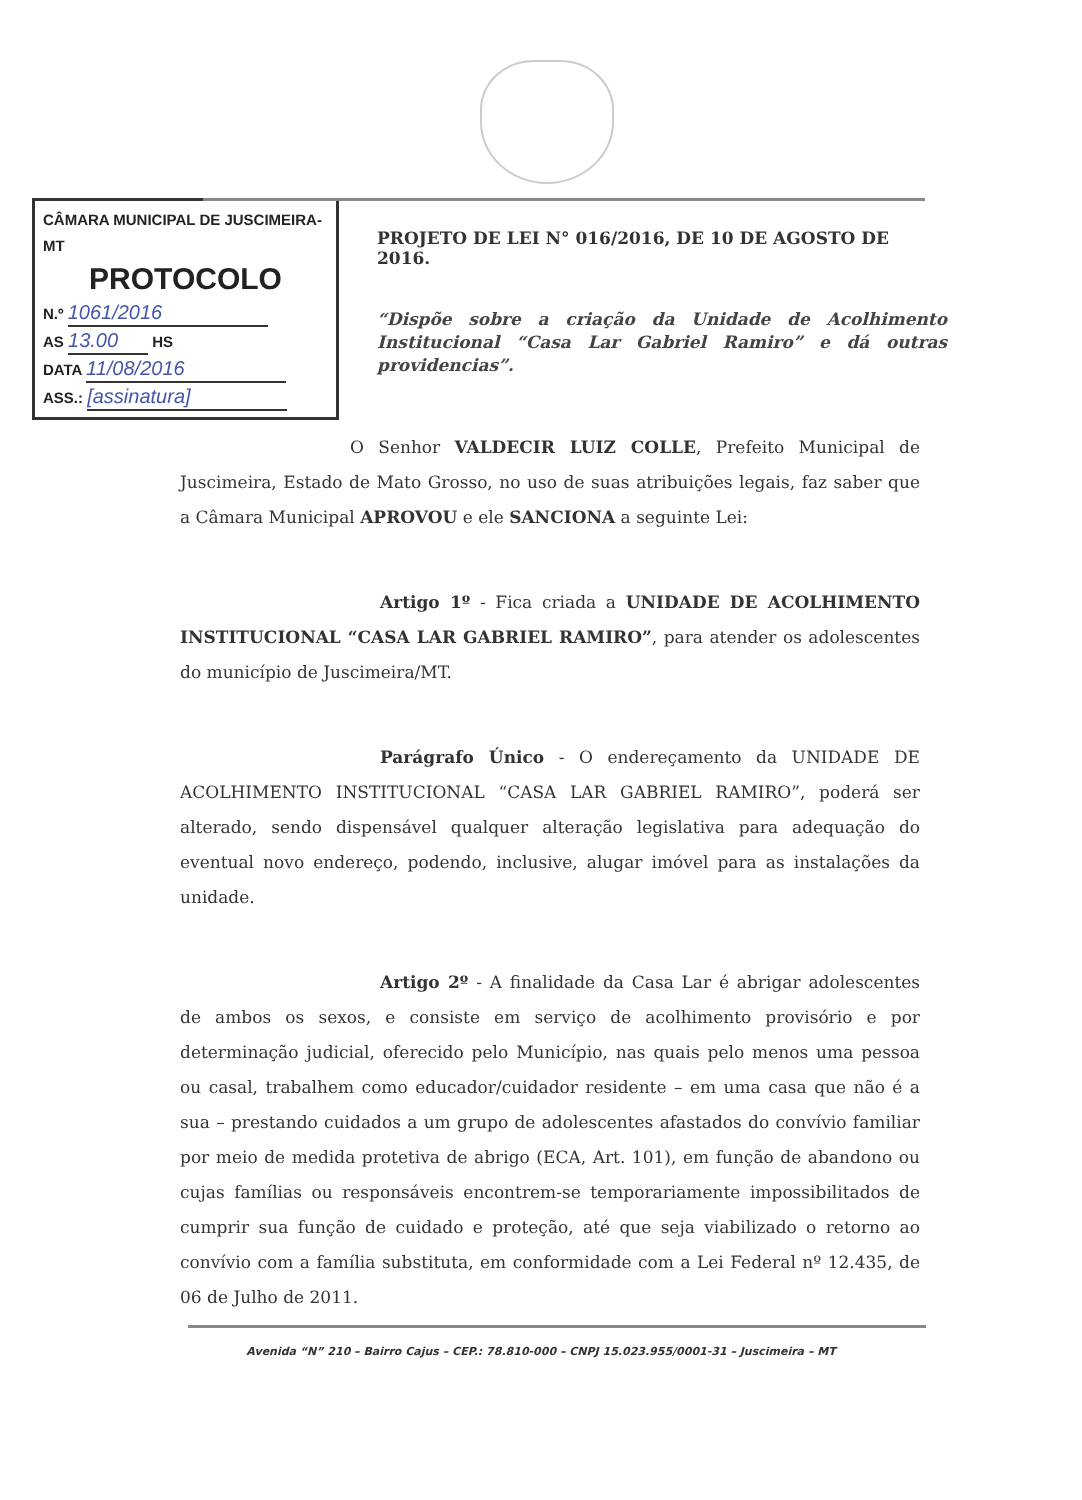CÂMARA MUNICIPAL DE JUSCIMEIRA-MT
PROTOCOLO
N.º 1061/2016
AS 13.00 HS
DATA 11/08/2016
ASS.: [assinatura]
PROJETO DE LEI N° 016/2016, DE 10 DE AGOSTO DE 2016.
“Dispõe sobre a criação da Unidade de Acolhimento Institucional “Casa Lar Gabriel Ramiro” e dá outras providencias”.
O Senhor VALDECIR LUIZ COLLE, Prefeito Municipal de Juscimeira, Estado de Mato Grosso, no uso de suas atribuições legais, faz saber que a Câmara Municipal APROVOU e ele SANCIONA a seguinte Lei:
Artigo 1º - Fica criada a UNIDADE DE ACOLHIMENTO INSTITUCIONAL “CASA LAR GABRIEL RAMIRO”, para atender os adolescentes do município de Juscimeira/MT.
Parágrafo Único - O endereçamento da UNIDADE DE ACOLHIMENTO INSTITUCIONAL “CASA LAR GABRIEL RAMIRO”, poderá ser alterado, sendo dispensável qualquer alteração legislativa para adequação do eventual novo endereço, podendo, inclusive, alugar imóvel para as instalações da unidade.
Artigo 2º - A finalidade da Casa Lar é abrigar adolescentes de ambos os sexos, e consiste em serviço de acolhimento provisório e por determinação judicial, oferecido pelo Município, nas quais pelo menos uma pessoa ou casal, trabalhem como educador/cuidador residente – em uma casa que não é a sua – prestando cuidados a um grupo de adolescentes afastados do convívio familiar por meio de medida protetiva de abrigo (ECA, Art. 101), em função de abandono ou cujas famílias ou responsáveis encontrem-se temporariamente impossibilitados de cumprir sua função de cuidado e proteção, até que seja viabilizado o retorno ao convívio com a família substituta, em conformidade com a Lei Federal nº 12.435, de 06 de Julho de 2011.
Avenida “N” 210 – Bairro Cajus – CEP.: 78.810-000 – CNPJ 15.023.955/0001-31 – Juscimeira – MT